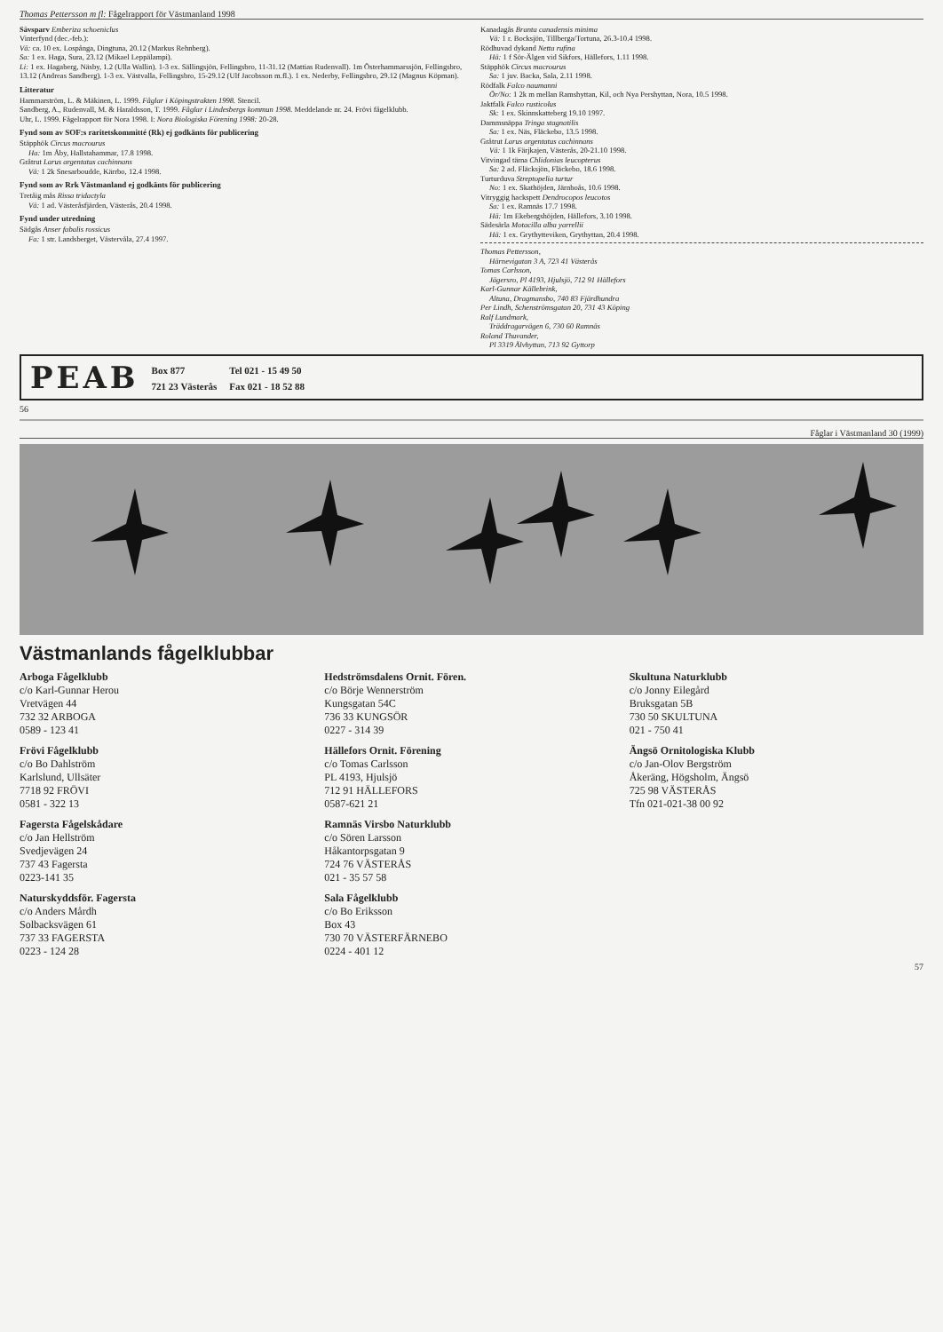Thomas Pettersson m fl: Fågelrapport för Västmanland 1998
Sävsparv Emberiza schoeniclus
Vinterfynd (dec.-feb.):
Vä: ca. 10 ex. Lospånga, Dingtuna, 20.12 (Markus Rehnberg).
Sa: 1 ex. Haga, Sura, 23.12 (Mikael Leppälampi).
Li: 1 ex. Hagaberg, Näsby, 1.2 (Ulla Wallin). 1-3 ex. Sällingsjön, Fellingsbro, 11-31.12 (Mattias Rudenvall). 1m Österhammarssjön, Fellingsbro, 13.12 (Andreas Sandberg). 1-3 ex. Västvalla, Fellingsbro, 15-29.12 (Ulf Jacobsson m.fl.). 1 ex. Nederby, Fellingsbro, 29.12 (Magnus Köpman).
Litteratur
Hammarström, L. & Mäkinen, L. 1999. Fåglar i Köpingstrakten 1998. Stencil.
Sandberg, A., Rudenvall, M. & Haraldsson, T. 1999. Fåglar i Lindesbergs kommun 1998. Meddelande nr. 24. Frövi fågelklubb.
Uhr, L. 1999. Fågelrapport för Nora 1998. I: Nora Biologiska Förening 1998: 20-28.
Fynd som av SOF:s raritetskommitté (Rk) ej godkänts för publicering
Stäpphök Circus macrourus
Ha: 1m Åby, Hallstahammar, 17.8 1998.
Gråtrut Larus argentatus cachinnans
Vä: 1 2k Snesarboudde, Kärrbo, 12.4 1998.
Fynd som av Rrk Västmanland ej godkänts för publicering
Tretåig mås Rissa tridactyla
Vä: 1 ad. Västeråsfjärden, Västerås, 20.4 1998.
Fynd under utredning
Sädgås Anser fabalis rossicus
Fa: 1 str. Landsberget, Västervåla, 27.4 1997.
Kanadagås Branta canadensis minima
Vä: 1 r. Bocksjön, Tillberga/Tortuna, 26.3-10.4 1998.
Rödhuvad dykand Netta rufina
Hä: 1 f Sör-Älgen vid Sikfors, Hällefors, 1.11 1998.
Stäpphök Circus macrourus
Sa: 1 juv. Backa, Sala, 2.11 1998.
Rödfalk Falco naumanni
Ör/No: 1 2k m mellan Ramshyttan, Kil, och Nya Pershyttan, Nora, 10.5 1998.
Jaktfalk Falco rusticolus
Sk: 1 ex. Skinnskatteberg 19.10 1997.
Dammsnäppa Tringa stagnatilis
Sa: 1 ex. Näs, Fläckebo, 13.5 1998.
Gråtrut Larus argentatus cachinnans
Vä: 1 1k Färjkajen, Västerås, 20-21.10 1998.
Vitvingad tärna Chlidonias leucopterus
Sa: 2 ad. Fläcksjön, Fläckebo, 18.6 1998.
Turturduva Streptopelia turtur
No: 1 ex. Skathöjden, Järnboås, 10.6 1998.
Vitryggig hackspett Dendrocopos leucotos
Sa: 1 ex. Ramnäs 17.7 1998.
Hä: 1m Ekebergshöjden, Hällefors, 3.10 1998.
Sädesärla Motacilla alba yarrellii
Hä: 1 ex. Grythytteviken, Grythyttan, 20.4 1998.
Thomas Pettersson,
Härnevigatan 3 A, 723 41 Västerås
Tomas Carlsson,
Jägersro, Pl 4193, Hjulsjö, 712 91 Hällefors
Karl-Gunnar Källebrink,
Altuna, Dragmansbo, 740 83 Fjärdhundra
Per Lindh, Schenströmsgatan 20, 731 43 Köping
Ralf Lundmark,
Träddragarvägen 6, 730 60 Ramnäs
Roland Thuvander,
Pl 3319 Älvhyttan, 713 92 Gyttorp
PEAB
Box 877
721 23 Västerås
Tel 021 - 15 49 50
Fax 021 - 18 52 88
56
Fåglar i Västmanland 30 (1999)
Västmanlands fågelklubbar
Arboga Fågelklubb
c/o Karl-Gunnar Herou
Vretvägen 44
732 32 ARBOGA
0589 - 123 41
Frövi Fågelklubb
c/o Bo Dahlström
Karlslund, Ullsäter
7718 92 FRÖVI
0581 - 322 13
Fagersta Fågelskådare
c/o Jan Hellström
Svedjevägen 24
737 43 Fagersta
0223-141 35
Naturskyddsför. Fagersta
c/o Anders Mårdh
Solbacksvägen 61
737 33 FAGERSTA
0223 - 124 28
Hedströmsdalens Ornit. Fören.
c/o Börje Wennerström
Kungsgatan 54C
736 33 KUNGSÖR
0227 - 314 39
Hällefors Ornit. Förening
c/o Tomas Carlsson
PL 4193, Hjulsjö
712 91 HÄLLEFORS
0587-621 21
Ramnäs Virsbo Naturklubb
c/o Sören Larsson
Håkantorpsgatan 9
724 76 VÄSTERÅS
021 - 35 57 58
Sala Fågelklubb
c/o Bo Eriksson
Box 43
730 70 VÄSTERFÄRNEBO
0224 - 401 12
Skultuna Naturklubb
c/o Jonny Eilegård
Bruksgatan 5B
730 50 SKULTUNA
021 - 750 41
Ängsö Ornitologiska Klubb
c/o Jan-Olov Bergström
Åkeräng, Högsholm, Ängsö
725 98 VÄSTERÅS
Tfn 021-021-38 00 92
57